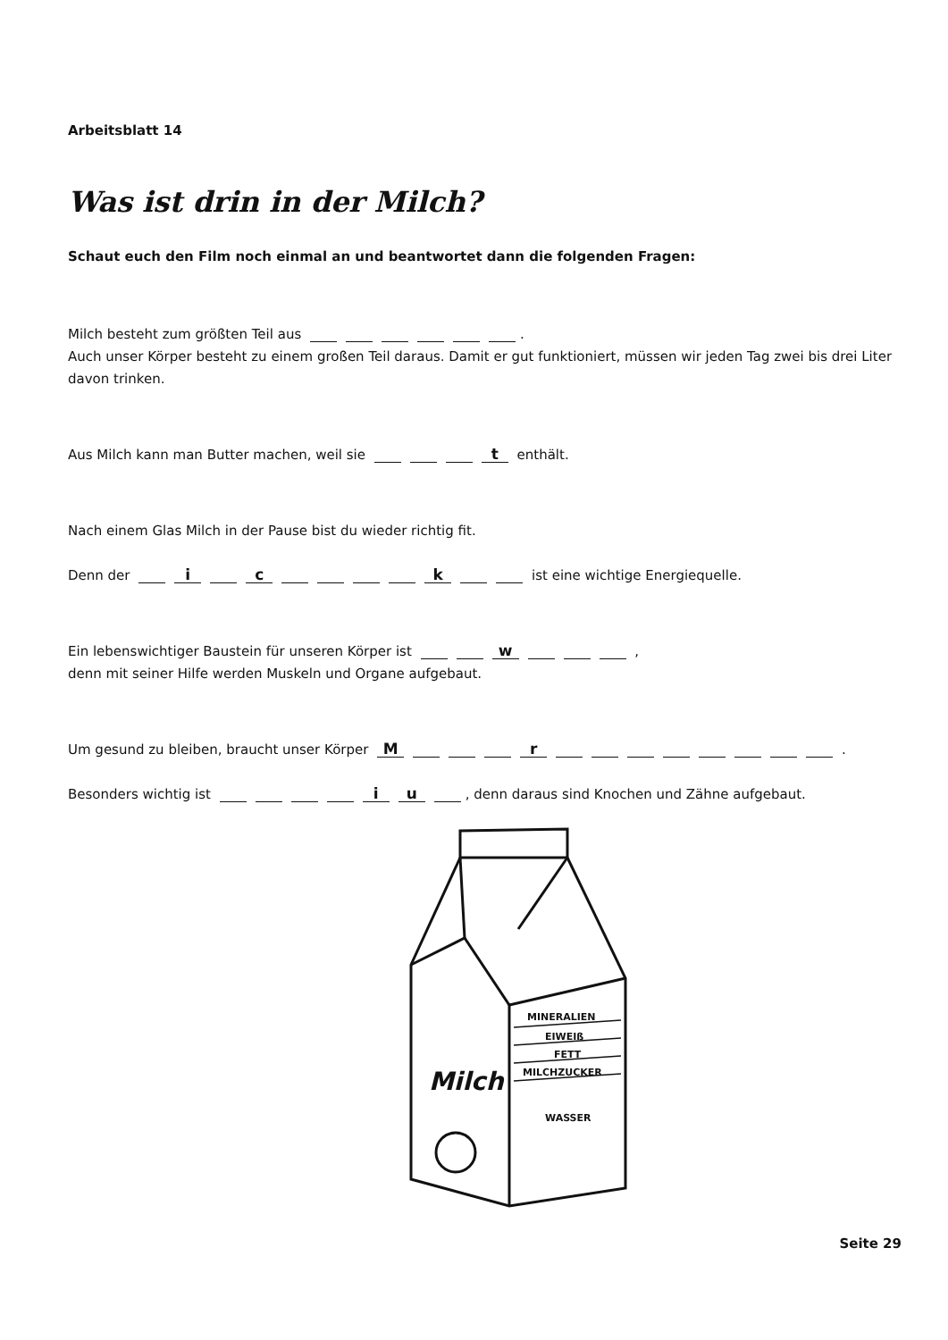Arbeitsblatt 14
Was ist drin in der Milch?
Schaut euch den Film noch einmal an und beantwortet dann die folgenden Fragen:
Milch besteht zum größten Teil aus .
Auch unser Körper besteht zu einem großen Teil daraus. Damit er gut funktioniert, müssen wir jeden Tag zwei bis drei Liter davon trinken.
Aus Milch kann man Butter machen, weil sie t enthält.
Nach einem Glas Milch in der Pause bist du wieder richtig fit.
Denn der i c k ist eine wichtige Energiequelle.
Ein lebenswichtiger Baustein für unseren Körper ist w ,
denn mit seiner Hilfe werden Muskeln und Organe aufgebaut.
Um gesund zu bleiben, braucht unser Körper M r .
Besonders wichtig ist iu , denn daraus sind Knochen und Zähne aufgebaut.
MINERALIEN
EIWEIß
FETT
MILCHZUCKER
WASSER
Milch
Seite 29